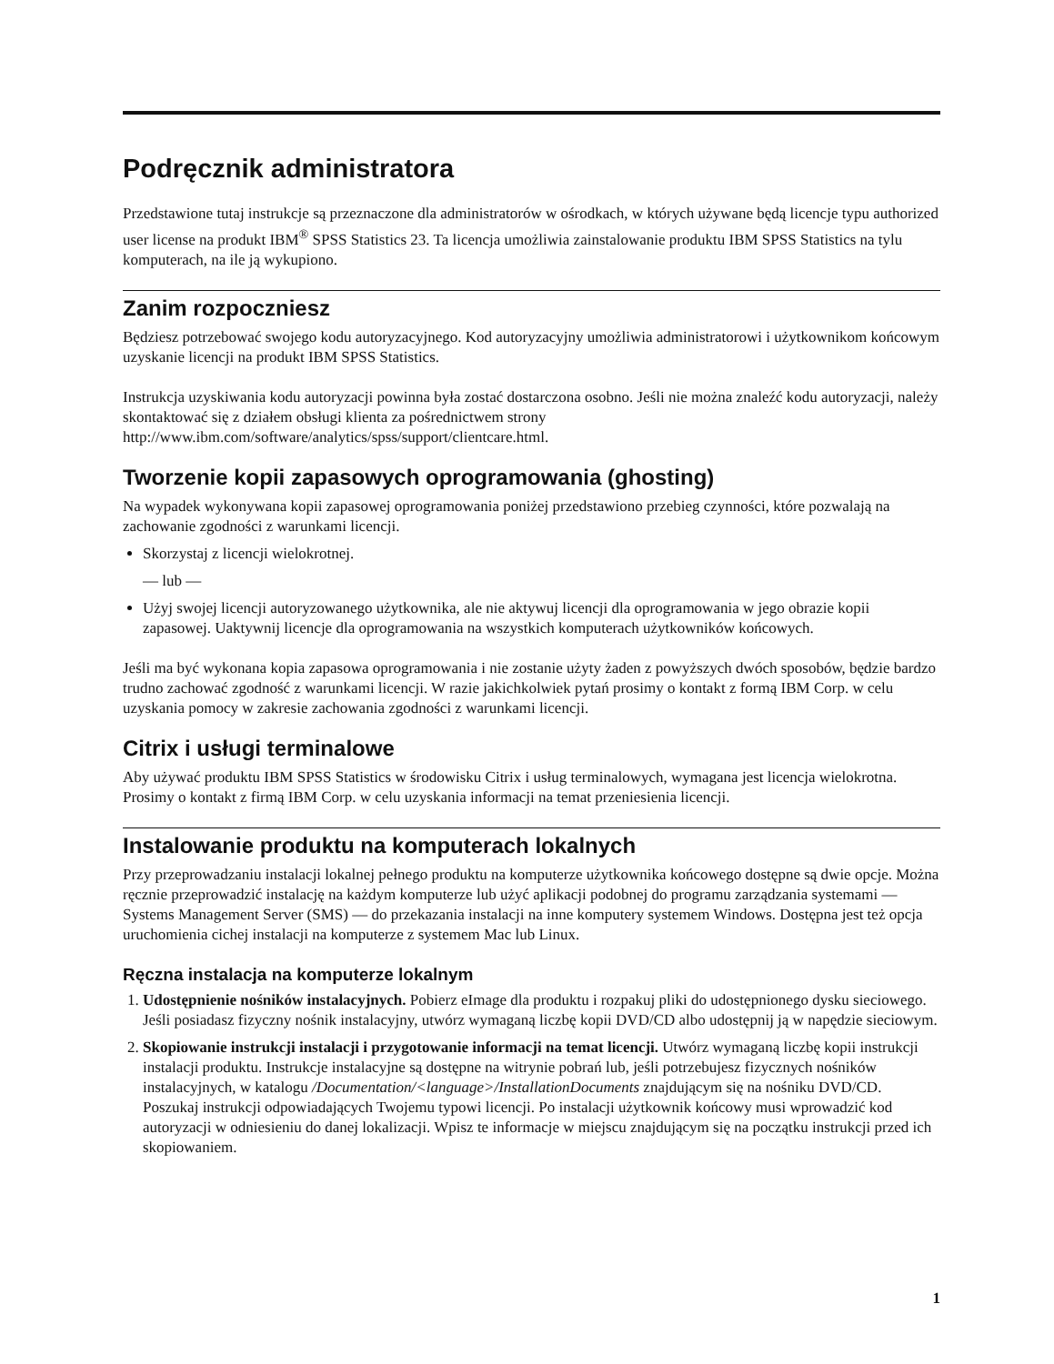Podręcznik administratora
Przedstawione tutaj instrukcje są przeznaczone dla administratorów w ośrodkach, w których używane będą licencje typu authorized user license na produkt IBM<sup>®</sup> SPSS Statistics 23. Ta licencja umożliwia zainstalowanie produktu IBM SPSS Statistics na tylu komputerach, na ile ją wykupiono.
Zanim rozpoczniesz
Będziesz potrzebować swojego kodu autoryzacyjnego. Kod autoryzacyjny umożliwia administratorowi i użytkownikom końcowym uzyskanie licencji na produkt IBM SPSS Statistics.
Instrukcja uzyskiwania kodu autoryzacji powinna była zostać dostarczona osobno. Jeśli nie można znaleźć kodu autoryzacji, należy skontaktować się z działem obsługi klienta za pośrednictwem strony http://www.ibm.com/software/analytics/spss/support/clientcare.html.
Tworzenie kopii zapasowych oprogramowania (ghosting)
Na wypadek wykonywana kopii zapasowej oprogramowania poniżej przedstawiono przebieg czynności, które pozwalają na zachowanie zgodności z warunkami licencji.
Skorzystaj z licencji wielokrotnej.
— lub —
Użyj swojej licencji autoryzowanego użytkownika, ale nie aktywuj licencji dla oprogramowania w jego obrazie kopii zapasowej. Uaktywnij licencje dla oprogramowania na wszystkich komputerach użytkowników końcowych.
Jeśli ma być wykonana kopia zapasowa oprogramowania i nie zostanie użyty żaden z powyższych dwóch sposobów, będzie bardzo trudno zachować zgodność z warunkami licencji. W razie jakichkolwiek pytań prosimy o kontakt z formą IBM Corp. w celu uzyskania pomocy w zakresie zachowania zgodności z warunkami licencji.
Citrix i usługi terminalowe
Aby używać produktu IBM SPSS Statistics w środowisku Citrix i usług terminalowych, wymagana jest licencja wielokrotna. Prosimy o kontakt z firmą IBM Corp. w celu uzyskania informacji na temat przeniesienia licencji.
Instalowanie produktu na komputerach lokalnych
Przy przeprowadzaniu instalacji lokalnej pełnego produktu na komputerze użytkownika końcowego dostępne są dwie opcje. Można ręcznie przeprowadzić instalację na każdym komputerze lub użyć aplikacji podobnej do programu zarządzania systemami — Systems Management Server (SMS) — do przekazania instalacji na inne komputery systemem Windows. Dostępna jest też opcja uruchomienia cichej instalacji na komputerze z systemem Mac lub Linux.
Ręczna instalacja na komputerze lokalnym
1. Udostępnienie nośników instalacyjnych. Pobierz eImage dla produktu i rozpakuj pliki do udostępnionego dysku sieciowego. Jeśli posiadasz fizyczny nośnik instalacyjny, utwórz wymaganą liczbę kopii DVD/CD albo udostępnij ją w napędzie sieciowym.
2. Skopiowanie instrukcji instalacji i przygotowanie informacji na temat licencji. Utwórz wymaganą liczbę kopii instrukcji instalacji produktu. Instrukcje instalacyjne są dostępne na witrynie pobrań lub, jeśli potrzebujesz fizycznych nośników instalacyjnych, w katalogu /Documentation/<language>/InstallationDocuments znajdującym się na nośniku DVD/CD. Poszukaj instrukcji odpowiadających Twojemu typowi licencji. Po instalacji użytkownik końcowy musi wprowadzić kod autoryzacji w odniesieniu do danej lokalizacji. Wpisz te informacje w miejscu znajdującym się na początku instrukcji przed ich skopiowaniem.
1